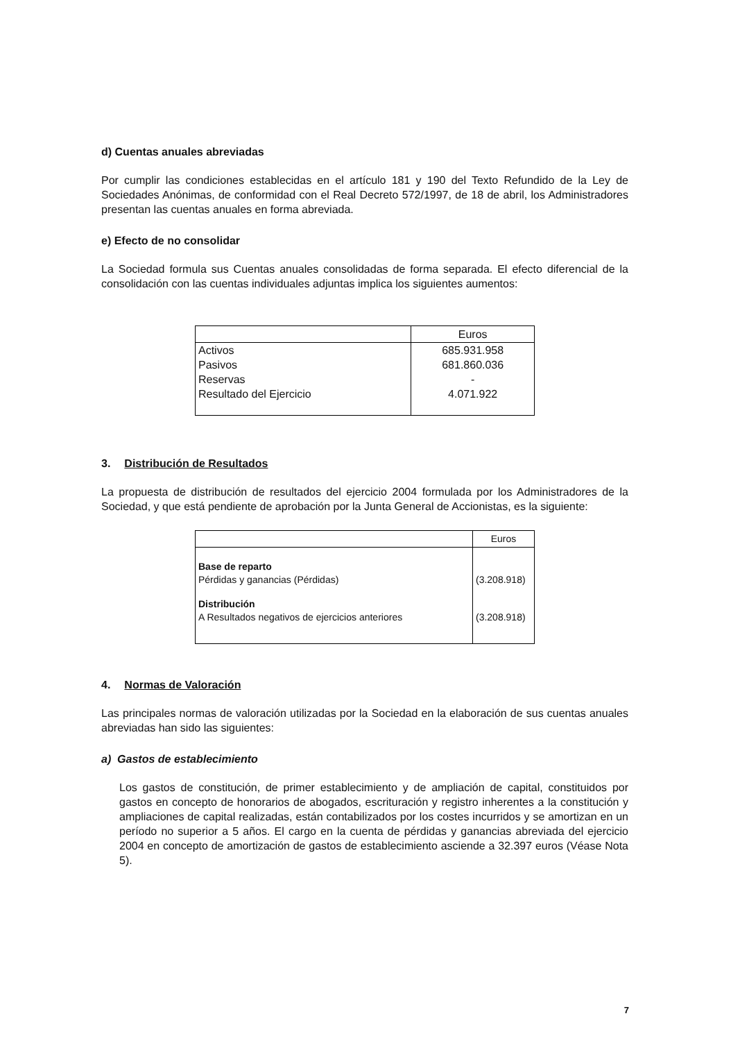d) Cuentas anuales abreviadas
Por cumplir las condiciones establecidas en el artículo 181 y 190 del Texto Refundido de la Ley de Sociedades Anónimas, de conformidad con el Real Decreto 572/1997, de 18 de abril, los Administradores presentan las cuentas anuales en forma abreviada.
e) Efecto de no consolidar
La Sociedad formula sus Cuentas anuales consolidadas de forma separada. El efecto diferencial de la consolidación con las cuentas individuales adjuntas implica los siguientes aumentos:
| | Euros |
| Activos | 685.931.958 |
| Pasivos | 681.860.036 |
| Reservas | - |
| Resultado del Ejercicio | 4.071.922 |
3. Distribución de Resultados
La propuesta de distribución de resultados del ejercicio 2004 formulada por los Administradores de la Sociedad, y que está pendiente de aprobación por la Junta General de Accionistas, es la siguiente:
| | Euros |
| Base de reparto | |
| Pérdidas y ganancias (Pérdidas) | (3.208.918) |
| Distribución | |
| A Resultados negativos de ejercicios anteriores | (3.208.918) |
4. Normas de Valoración
Las principales normas de valoración utilizadas por la Sociedad en la elaboración de sus cuentas anuales abreviadas han sido las siguientes:
a) Gastos de establecimiento
Los gastos de constitución, de primer establecimiento y de ampliación de capital, constituidos por gastos en concepto de honorarios de abogados, escrituración y registro inherentes a la constitución y ampliaciones de capital realizadas, están contabilizados por los costes incurridos y se amortizan en un período no superior a 5 años. El cargo en la cuenta de pérdidas y ganancias abreviada del ejercicio 2004 en concepto de amortización de gastos de establecimiento asciende a 32.397 euros (Véase Nota 5).
7